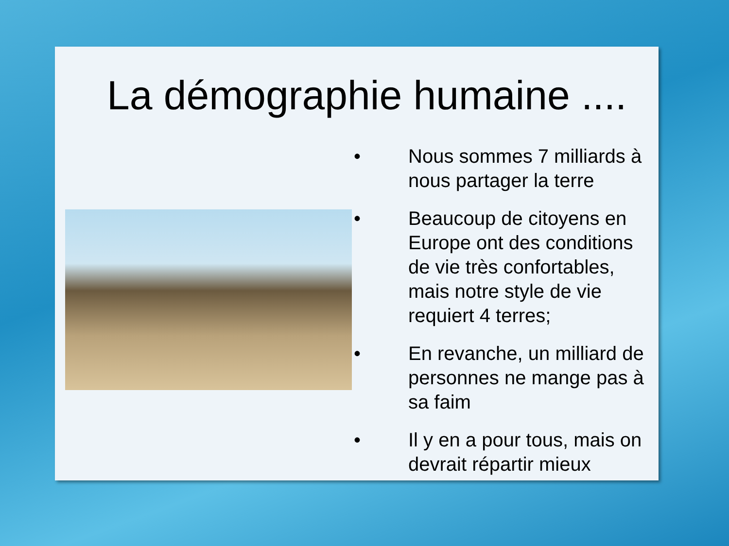La démographie humaine ....
• Nous sommes 7 milliards à nous partager la terre
• Beaucoup de citoyens en Europe ont des conditions de vie très confortables, mais notre style de vie requiert 4 terres;
• En revanche, un milliard de personnes ne mange pas à sa faim
• Il y en a pour tous, mais on devrait répartir mieux